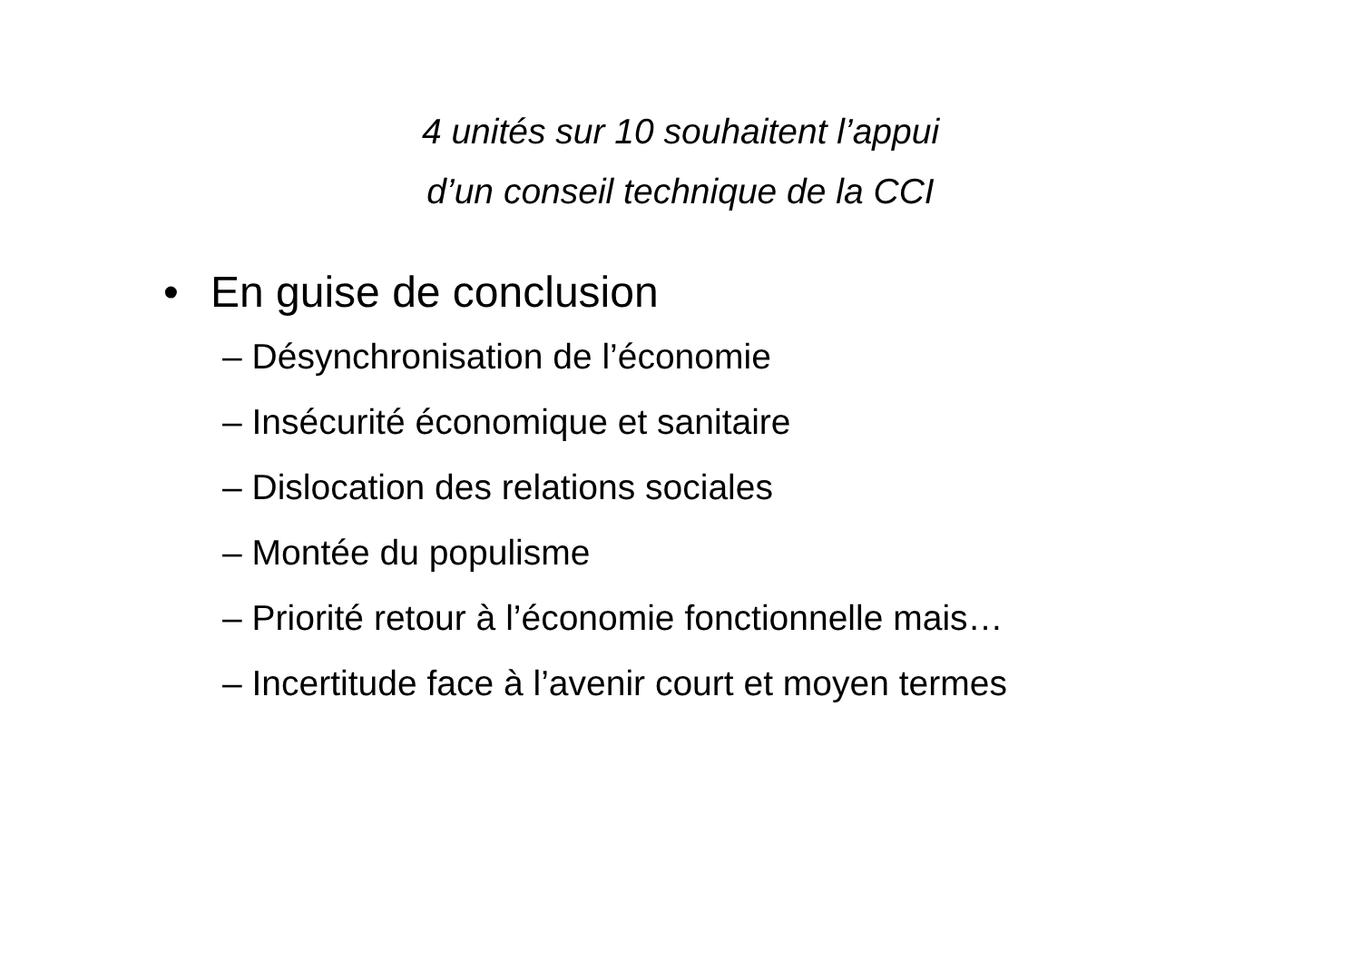4 unités sur 10 souhaitent l’appui
d’un conseil technique de la CCI
• En guise de conclusion
– Désynchronisation de l’économie
– Insécurité économique et sanitaire
– Dislocation des relations sociales
– Montée du populisme
– Priorité retour à l’économie fonctionnelle mais…
– Incertitude face à l’avenir court et moyen termes